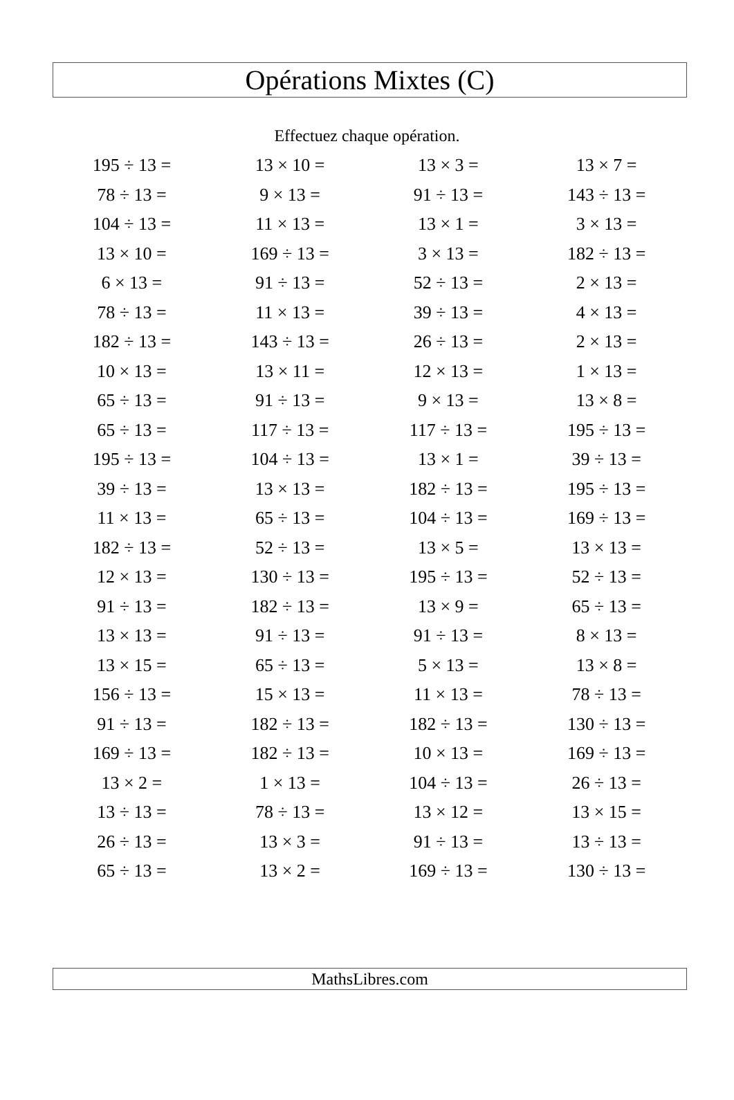Opérations Mixtes (C)
Effectuez chaque opération.
| 195 ÷ 13 = | 13 × 10 = | 13 × 3 = | 13 × 7 = |
| 78 ÷ 13 = | 9 × 13 = | 91 ÷ 13 = | 143 ÷ 13 = |
| 104 ÷ 13 = | 11 × 13 = | 13 × 1 = | 3 × 13 = |
| 13 × 10 = | 169 ÷ 13 = | 3 × 13 = | 182 ÷ 13 = |
| 6 × 13 = | 91 ÷ 13 = | 52 ÷ 13 = | 2 × 13 = |
| 78 ÷ 13 = | 11 × 13 = | 39 ÷ 13 = | 4 × 13 = |
| 182 ÷ 13 = | 143 ÷ 13 = | 26 ÷ 13 = | 2 × 13 = |
| 10 × 13 = | 13 × 11 = | 12 × 13 = | 1 × 13 = |
| 65 ÷ 13 = | 91 ÷ 13 = | 9 × 13 = | 13 × 8 = |
| 65 ÷ 13 = | 117 ÷ 13 = | 117 ÷ 13 = | 195 ÷ 13 = |
| 195 ÷ 13 = | 104 ÷ 13 = | 13 × 1 = | 39 ÷ 13 = |
| 39 ÷ 13 = | 13 × 13 = | 182 ÷ 13 = | 195 ÷ 13 = |
| 11 × 13 = | 65 ÷ 13 = | 104 ÷ 13 = | 169 ÷ 13 = |
| 182 ÷ 13 = | 52 ÷ 13 = | 13 × 5 = | 13 × 13 = |
| 12 × 13 = | 130 ÷ 13 = | 195 ÷ 13 = | 52 ÷ 13 = |
| 91 ÷ 13 = | 182 ÷ 13 = | 13 × 9 = | 65 ÷ 13 = |
| 13 × 13 = | 91 ÷ 13 = | 91 ÷ 13 = | 8 × 13 = |
| 13 × 15 = | 65 ÷ 13 = | 5 × 13 = | 13 × 8 = |
| 156 ÷ 13 = | 15 × 13 = | 11 × 13 = | 78 ÷ 13 = |
| 91 ÷ 13 = | 182 ÷ 13 = | 182 ÷ 13 = | 130 ÷ 13 = |
| 169 ÷ 13 = | 182 ÷ 13 = | 10 × 13 = | 169 ÷ 13 = |
| 13 × 2 = | 1 × 13 = | 104 ÷ 13 = | 26 ÷ 13 = |
| 13 ÷ 13 = | 78 ÷ 13 = | 13 × 12 = | 13 × 15 = |
| 26 ÷ 13 = | 13 × 3 = | 91 ÷ 13 = | 13 ÷ 13 = |
| 65 ÷ 13 = | 13 × 2 = | 169 ÷ 13 = | 130 ÷ 13 = |
MathsLibres.com